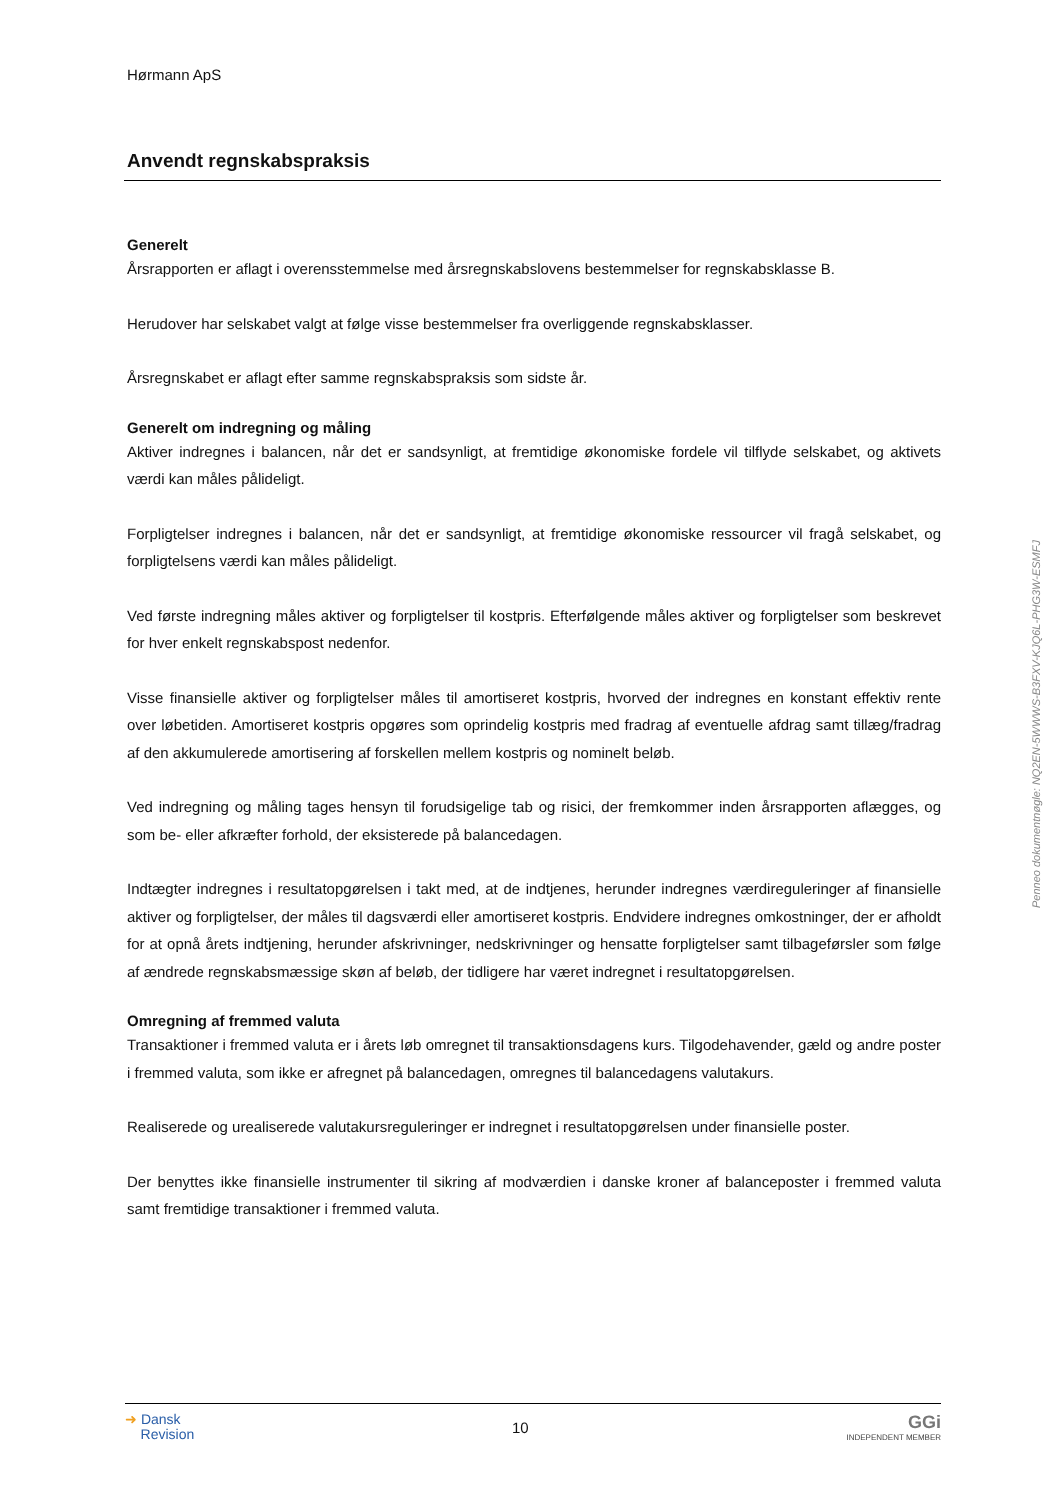Hørmann ApS
Anvendt regnskabspraksis
Generelt
Årsrapporten er aflagt i overensstemmelse med årsregnskabslovens bestemmelser for regnskabsklasse B.
Herudover har selskabet valgt at følge visse bestemmelser fra overliggende regnskabsklasser.
Årsregnskabet er aflagt efter samme regnskabspraksis som sidste år.
Generelt om indregning og måling
Aktiver indregnes i balancen, når det er sandsynligt, at fremtidige økonomiske fordele vil tilflyde selskabet, og aktivets værdi kan måles pålideligt.
Forpligtelser indregnes i balancen, når det er sandsynligt, at fremtidige økonomiske ressourcer vil fragå selskabet, og forpligtelsens værdi kan måles pålideligt.
Ved første indregning måles aktiver og forpligtelser til kostpris. Efterfølgende måles aktiver og forpligtelser som beskrevet for hver enkelt regnskabspost nedenfor.
Visse finansielle aktiver og forpligtelser måles til amortiseret kostpris, hvorved der indregnes en konstant effektiv rente over løbetiden. Amortiseret kostpris opgøres som oprindelig kostpris med fradrag af eventuelle afdrag samt tillæg/fradrag af den akkumulerede amortisering af forskellen mellem kostpris og nominelt beløb.
Ved indregning og måling tages hensyn til forudsigelige tab og risici, der fremkommer inden årsrapporten aflægges, og som be- eller afkræfter forhold, der eksisterede på balancedagen.
Indtægter indregnes i resultatopgørelsen i takt med, at de indtjenes, herunder indregnes værdireguleringer af finansielle aktiver og forpligtelser, der måles til dagsværdi eller amortiseret kostpris. Endvidere indregnes omkostninger, der er afholdt for at opnå årets indtjening, herunder afskrivninger, nedskrivninger og hensatte forpligtelser samt tilbageførsler som følge af ændrede regnskabsmæssige skøn af beløb, der tidligere har været indregnet i resultatopgørelsen.
Omregning af fremmed valuta
Transaktioner i fremmed valuta er i årets løb omregnet til transaktionsdagens kurs. Tilgodehavender, gæld og andre poster i fremmed valuta, som ikke er afregnet på balancedagen, omregnes til balancedagens valutakurs.
Realiserede og urealiserede valutakursreguleringer er indregnet i resultatopgørelsen under finansielle poster.
Der benyttes ikke finansielle instrumenter til sikring af modværdien i danske kroner af balanceposter i fremmed valuta samt fremtidige transaktioner i fremmed valuta.
➜ Dansk
Revision
10
GGi
INDEPENDENT MEMBER
Penneo dokumentnøgle: NQ2EN-5WWWS-B3FXV-KJQ6L-PHG3W-ESMFJ